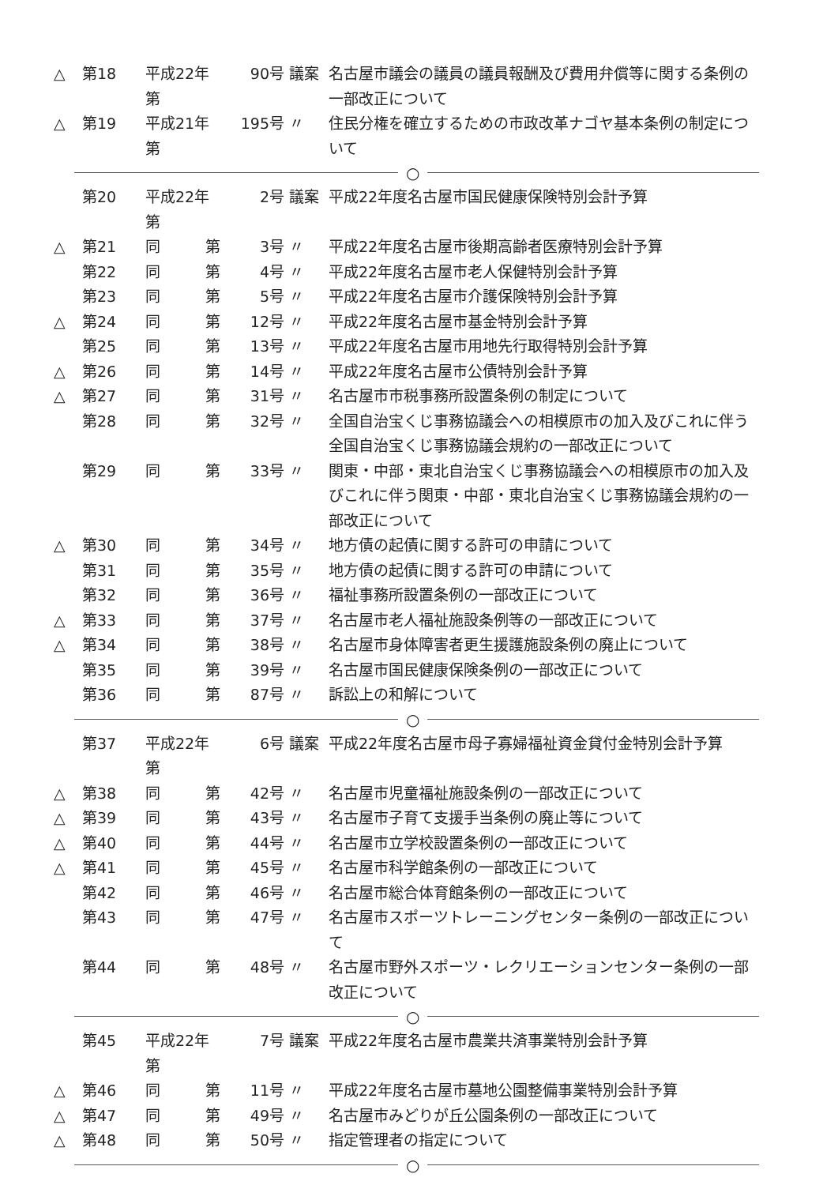| △ | 第18 | 平成22年第 | 90号 | 議案 | 名古屋市議会の議員の議員報酬及び費用弁償等に関する条例の一部改正について |
| △ | 第19 | 平成21年第 | 195号 | 〃 | 住民分権を確立するための市政改革ナゴヤ基本条例の制定について |
○
| | 第20 | 平成22年第 | 2号 | 議案 | 平成22年度名古屋市国民健康保険特別会計予算 |
| △ | 第21 | 同 第 | 3号 | 〃 | 平成22年度名古屋市後期高齢者医療特別会計予算 |
| | 第22 | 同 第 | 4号 | 〃 | 平成22年度名古屋市老人保健特別会計予算 |
| | 第23 | 同 第 | 5号 | 〃 | 平成22年度名古屋市介護保険特別会計予算 |
| △ | 第24 | 同 第 | 12号 | 〃 | 平成22年度名古屋市基金特別会計予算 |
| | 第25 | 同 第 | 13号 | 〃 | 平成22年度名古屋市用地先行取得特別会計予算 |
| △ | 第26 | 同 第 | 14号 | 〃 | 平成22年度名古屋市公債特別会計予算 |
| △ | 第27 | 同 第 | 31号 | 〃 | 名古屋市市税事務所設置条例の制定について |
| | 第28 | 同 第 | 32号 | 〃 | 全国自治宝くじ事務協議会への相模原市の加入及びこれに伴う全国自治宝くじ事務協議会規約の一部改正について |
| | 第29 | 同 第 | 33号 | 〃 | 関東・中部・東北自治宝くじ事務協議会への相模原市の加入及びこれに伴う関東・中部・東北自治宝くじ事務協議会規約の一部改正について |
| △ | 第30 | 同 第 | 34号 | 〃 | 地方債の起債に関する許可の申請について |
| | 第31 | 同 第 | 35号 | 〃 | 地方債の起債に関する許可の申請について |
| | 第32 | 同 第 | 36号 | 〃 | 福祉事務所設置条例の一部改正について |
| △ | 第33 | 同 第 | 37号 | 〃 | 名古屋市老人福祉施設条例等の一部改正について |
| △ | 第34 | 同 第 | 38号 | 〃 | 名古屋市身体障害者更生援護施設条例の廃止について |
| | 第35 | 同 第 | 39号 | 〃 | 名古屋市国民健康保険条例の一部改正について |
| | 第36 | 同 第 | 87号 | 〃 | 訴訟上の和解について |
○
| | 第37 | 平成22年第 | 6号 | 議案 | 平成22年度名古屋市母子寡婦福祉資金貸付金特別会計予算 |
| △ | 第38 | 同 第 | 42号 | 〃 | 名古屋市児童福祉施設条例の一部改正について |
| △ | 第39 | 同 第 | 43号 | 〃 | 名古屋市子育て支援手当条例の廃止等について |
| △ | 第40 | 同 第 | 44号 | 〃 | 名古屋市立学校設置条例の一部改正について |
| △ | 第41 | 同 第 | 45号 | 〃 | 名古屋市科学館条例の一部改正について |
| | 第42 | 同 第 | 46号 | 〃 | 名古屋市総合体育館条例の一部改正について |
| | 第43 | 同 第 | 47号 | 〃 | 名古屋市スポーツトレーニングセンター条例の一部改正について |
| | 第44 | 同 第 | 48号 | 〃 | 名古屋市野外スポーツ・レクリエーションセンター条例の一部改正について |
○
| | 第45 | 平成22年第 | 7号 | 議案 | 平成22年度名古屋市農業共済事業特別会計予算 |
| △ | 第46 | 同 第 | 11号 | 〃 | 平成22年度名古屋市墓地公園整備事業特別会計予算 |
| △ | 第47 | 同 第 | 49号 | 〃 | 名古屋市みどりが丘公園条例の一部改正について |
| △ | 第48 | 同 第 | 50号 | 〃 | 指定管理者の指定について |
○